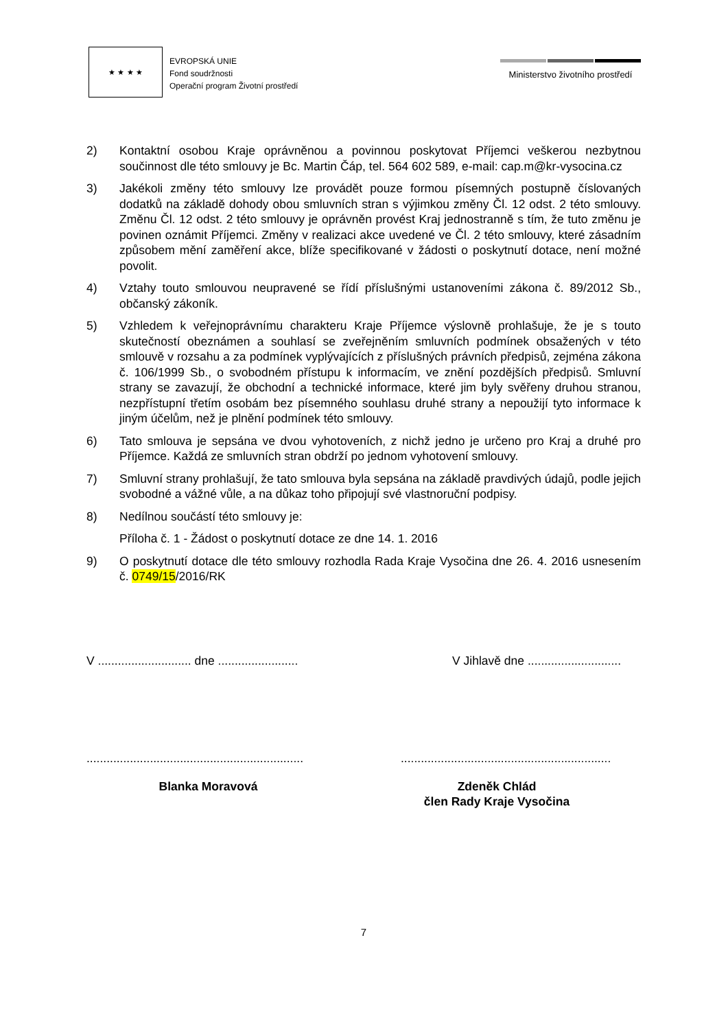★ ★ ★ ★
EVROPSKÁ UNIE
Fond soudržnosti
Operační program Životní prostředí
Ministerstvo životního prostředí
2) Kontaktní osobou Kraje oprávněnou a povinnou poskytovat Příjemci veškerou nezbytnou součinnost dle této smlouvy je Bc. Martin Čáp, tel. 564 602 589, e-mail: cap.m@kr-vysocina.cz
3) Jakékoli změny této smlouvy lze provádět pouze formou písemných postupně číslovaných dodatků na základě dohody obou smluvních stran s výjimkou změny Čl. 12 odst. 2 této smlouvy. Změnu Čl. 12 odst. 2 této smlouvy je oprávněn provést Kraj jednostranně s tím, že tuto změnu je povinen oznámit Příjemci. Změny v realizaci akce uvedené ve Čl. 2 této smlouvy, které zásadním způsobem mění zaměření akce, blíže specifikované v žádosti o poskytnutí dotace, není možné povolit.
4) Vztahy touto smlouvou neupravené se řídí příslušnými ustanoveními zákona č. 89/2012 Sb., občanský zákoník.
5) Vzhledem k veřejnoprávnímu charakteru Kraje Příjemce výslovně prohlašuje, že je s touto skutečností obeznámen a souhlasí se zveřejněním smluvních podmínek obsažených v této smlouvě v rozsahu a za podmínek vyplývajících z příslušných právních předpisů, zejména zákona č. 106/1999 Sb., o svobodném přístupu k informacím, ve znění pozdějších předpisů. Smluvní strany se zavazují, že obchodní a technické informace, které jim byly svěřeny druhou stranou, nezpřístupní třetím osobám bez písemného souhlasu druhé strany a nepoužijí tyto informace k jiným účelům, než je plnění podmínek této smlouvy.
6) Tato smlouva je sepsána ve dvou vyhotoveních, z nichž jedno je určeno pro Kraj a druhé pro Příjemce. Každá ze smluvních stran obdrží po jednom vyhotovení smlouvy.
7) Smluvní strany prohlašují, že tato smlouva byla sepsána na základě pravdivých údajů, podle jejich svobodné a vážné vůle, a na důkaz toho připojují své vlastnoruční podpisy.
8) Nedílnou součástí této smlouvy je:
Příloha č. 1 - Žádost o poskytnutí dotace ze dne 14. 1. 2016
9) O poskytnutí dotace dle této smlouvy rozhodla Rada Kraje Vysočina dne 26. 4. 2016 usnesením č. 0749/15/2016/RK
V ............................ dne ........................
V Jihlavě dne ............................
.................................................................
...............................................................
Blanka Moravová Zdeněk Chlád
člen Rady Kraje Vysočina
7